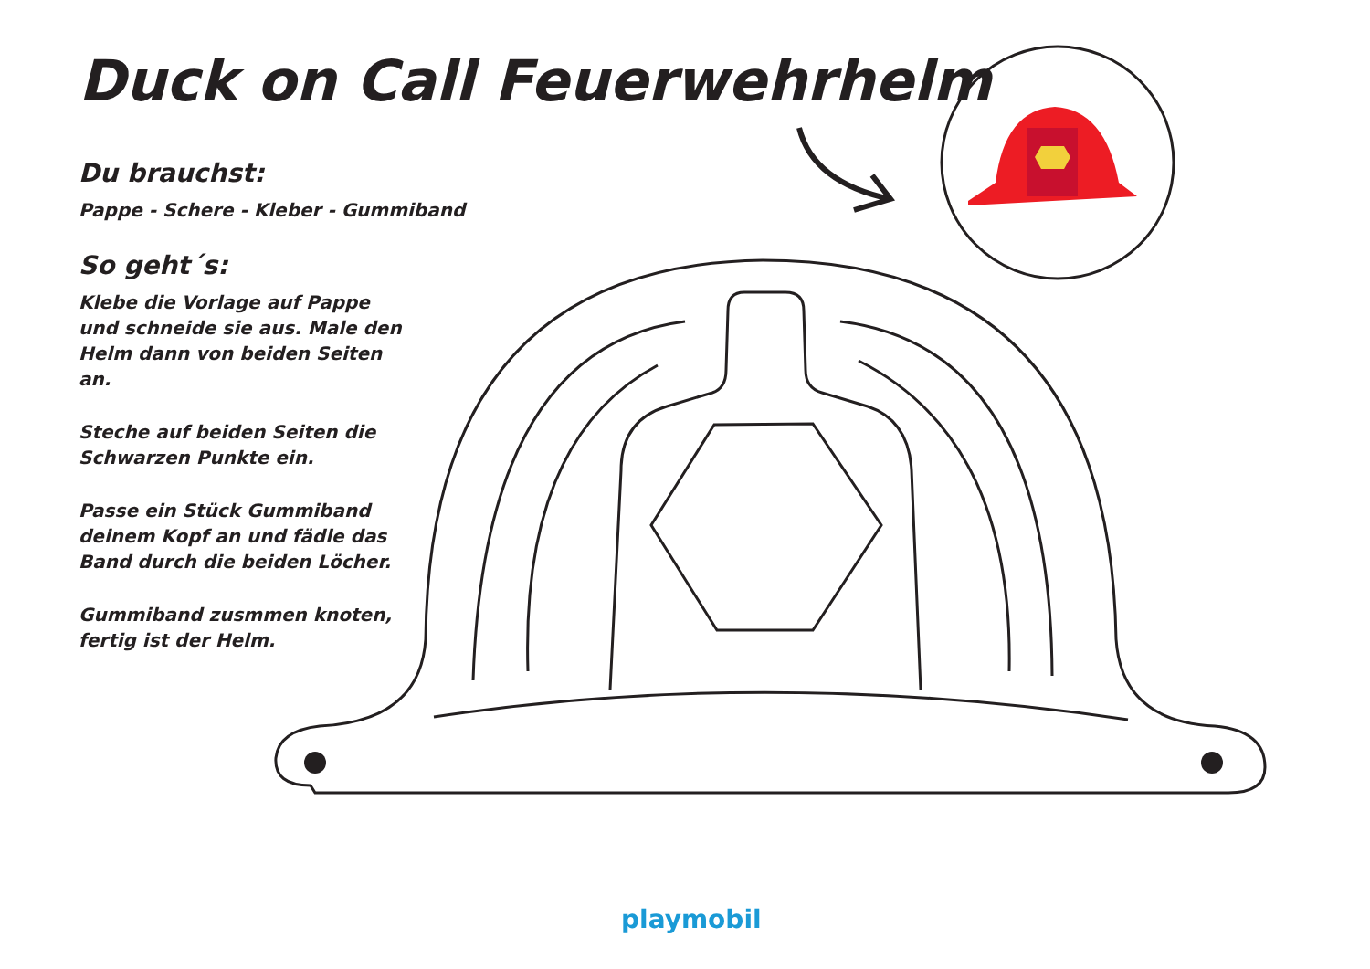Duck on Call Feuerwehrhelm
Du brauchst:
Pappe - Schere - Kleber - Gummiband
So geht´s:
Klebe die Vorlage auf Pappe und schneide sie aus. Male den Helm dann von beiden Seiten an.
Steche auf beiden Seiten die Schwarzen Punkte ein.
Passe ein Stück Gummiband deinem Kopf an und fädle das Band durch die beiden Löcher.
Gummiband zusmmen knoten, fertig ist der Helm.
playmobil